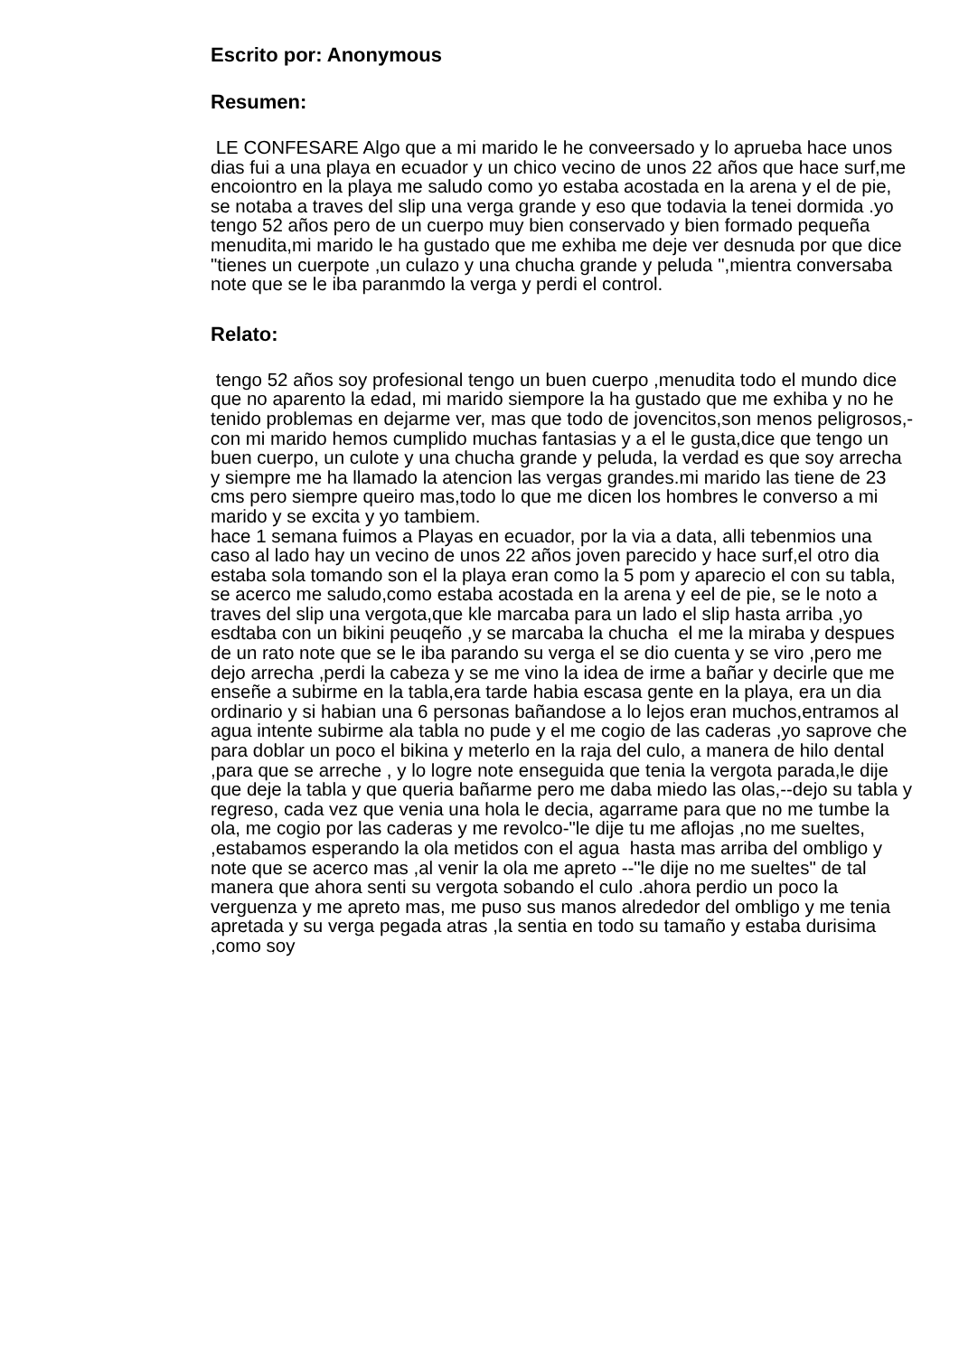Escrito por: Anonymous
Resumen:
LE CONFESARE Algo que a mi marido le he conveersado y lo aprueba hace unos dias fui a una playa en ecuador y un chico vecino de unos 22 años que hace surf,me encoiontro en la playa me saludo como yo estaba acostada en la arena y el de pie, se notaba a traves del slip una verga grande y eso que todavia la tenei dormida .yo tengo 52 años pero de un cuerpo muy bien conservado y bien formado pequeña menudita,mi marido le ha gustado que me exhiba me deje ver desnuda por que dice "tienes un cuerpote ,un culazo y una chucha grande y peluda ",mientra conversaba note que se le iba paranmdo la verga y perdi el control.
Relato:
tengo 52 años soy profesional tengo un buen cuerpo ,menudita todo el mundo dice que no aparento la edad, mi marido siempore la ha gustado que me exhiba y no he tenido problemas en dejarme ver, mas que todo de jovencitos,son menos peligrosos,-con mi marido hemos cumplido muchas fantasias y a el le gusta,dice que tengo un buen cuerpo, un culote y una chucha grande y peluda, la verdad es que soy arrecha y siempre me ha llamado la atencion las vergas grandes.mi marido las tiene de 23 cms pero siempre queiro mas,todo lo que me dicen los hombres le converso a mi marido y se excita y yo tambiem.
hace 1 semana fuimos a Playas en ecuador, por la via a data, alli tebenmios una caso al lado hay un vecino de unos 22 años joven parecido y hace surf,el otro dia estaba sola tomando son el la playa eran como la 5 pom y aparecio el con su tabla, se acerco me saludo,como estaba acostada en la arena y eel de pie, se le noto a traves del slip una vergota,que kle marcaba para un lado el slip hasta arriba ,yo esdtaba con un bikini peuqeño ,y se marcaba la chucha el me la miraba y despues de un rato note que se le iba parando su verga el se dio cuenta y se viro ,pero me dejo arrecha ,perdi la cabeza y se me vino la idea de irme a bañar y decirle que me enseñe a subirme en la tabla,era tarde habia escasa gente en la playa, era un dia ordinario y si habian una 6 personas bañandose a lo lejos eran muchos,entramos al agua intente subirme ala tabla no pude y el me cogio de las caderas ,yo saprove che para doblar un poco el bikina y meterlo en la raja del culo, a manera de hilo dental ,para que se arreche , y lo logre note enseguida que tenia la vergota parada,le dije que deje la tabla y que queria bañarme pero me daba miedo las olas,--dejo su tabla y regreso, cada vez que venia una hola le decia, agarrame para que no me tumbe la ola, me cogio por las caderas y me revolco-"le dije tu me aflojas ,no me sueltes, ,estabamos esperando la ola metidos con el agua hasta mas arriba del ombligo y note que se acerco mas ,al venir la ola me apreto --"le dije no me sueltes" de tal manera que ahora senti su vergota sobando el culo .ahora perdio un poco la verguenza y me apreto mas, me puso sus manos alrededor del ombligo y me tenia apretada y su verga pegada atras ,la sentia en todo su tamaño y estaba durisima ,como soy